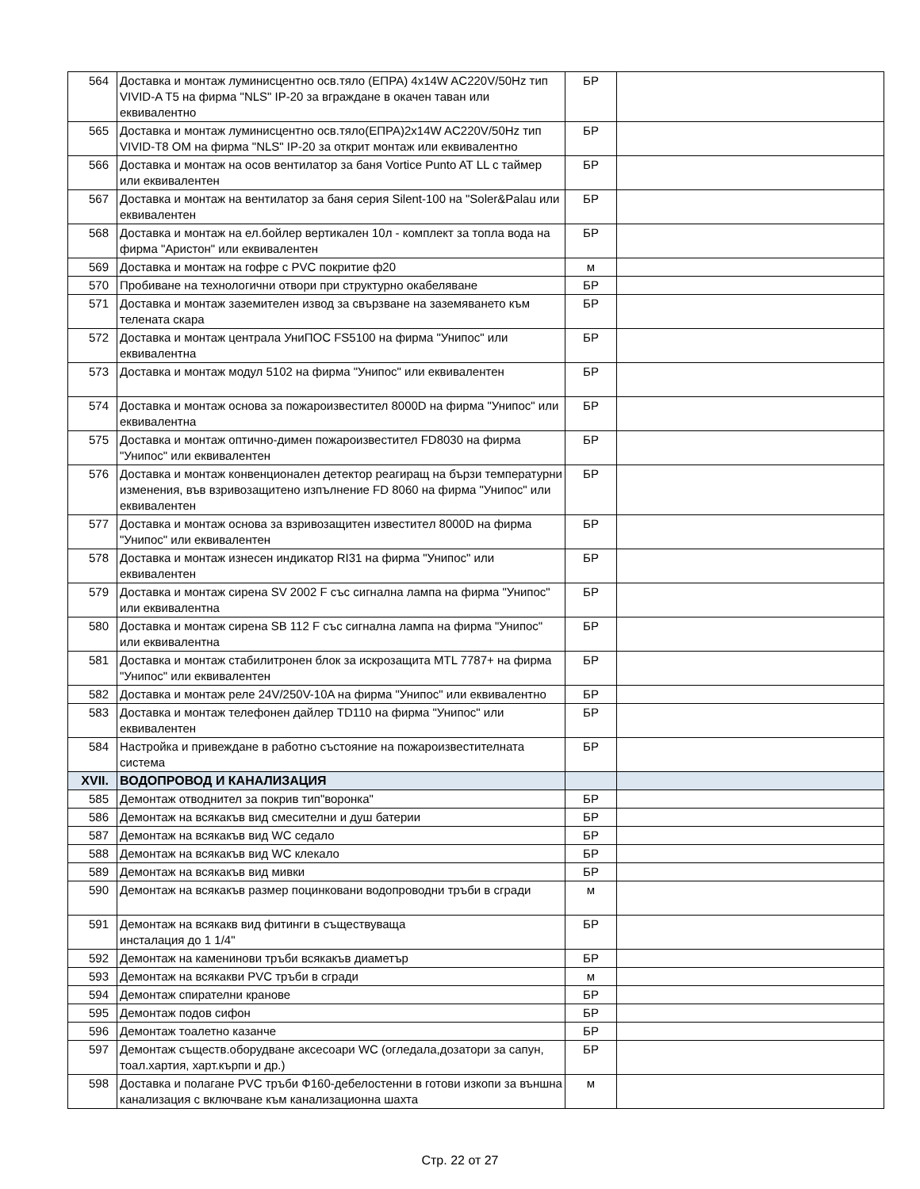| 564 | Доставка и монтаж луминисцентно осв.тяло (ЕПРА) 4x14W AC220V/50Hz тип VIVID-A T5 на фирма "NLS" IP-20 за вграждане в окачен таван или еквивалентно | БР | |
| 565 | Доставка и монтаж луминисцентно осв.тяло(ЕПРА)2x14W AC220V/50Hz тип VIVID-T8 OM на фирма "NLS" IP-20 за открит монтаж или еквивалентно | БР | |
| 566 | Доставка и монтаж на осов вентилатор за баня Vortice Punto AT LL с таймер или еквивалентен | БР | |
| 567 | Доставка и монтаж на вентилатор за баня серия Silent-100 на "Soler&Palau или еквивалентен | БР | |
| 568 | Доставка и монтаж на ел.бойлер вертикален 10л - комплект за топла вода на фирма "Аристон" или еквивалентен | БР | |
| 569 | Доставка и монтаж на гофре с PVC покритие ф20 | м | |
| 570 | Пробиване на технологични отвори при структурно окабеляване | БР | |
| 571 | Доставка и монтаж заземителен извод за свързване на заземяването към телената скара | БР | |
| 572 | Доставка и монтаж централа УниПОС FS5100 на фирма "Унипос" или еквивалентна | БР | |
| 573 | Доставка и монтаж модул 5102 на фирма "Унипос" или еквивалентен | БР | |
| 574 | Доставка и монтаж основа за пожароизвестител 8000D на фирма "Унипос" или еквивалентна | БР | |
| 575 | Доставка и монтаж оптично-димен пожароизвестител FD8030 на фирма "Унипос" или еквивалентен | БР | |
| 576 | Доставка и монтаж конвенционален детектор реагиращ на бързи температурни изменения, във взривозащитено изпълнение FD 8060 на фирма "Унипос" или еквивалентен | БР | |
| 577 | Доставка и монтаж основа за взривозащитен известитeл 8000D на фирма "Унипос" или еквивалентен | БР | |
| 578 | Доставка и монтаж изнесен индикатор RI31 на фирма "Унипос" или еквивалентен | БР | |
| 579 | Доставка и монтаж сирена SV 2002 F със сигнална лампа на фирма "Унипос" или еквивалентна | БР | |
| 580 | Доставка и монтаж сирена SB 112 F със сигнална лампа на фирма "Унипос" или еквивалентна | БР | |
| 581 | Доставка и монтаж стабилитронен блок за искрозащита MTL 7787+ на фирма "Унипос" или еквивалентен | БР | |
| 582 | Доставка и монтаж реле 24V/250V-10A на фирма "Унипос" или еквивалентно | БР | |
| 583 | Доставка и монтаж телефонен дайлер TD110 на фирма "Унипос" или еквивалентен | БР | |
| 584 | Настройка и привеждане в работно състояние на пожароизвестителната система | БР | |
| XVII. | ВОДОПРОВОД И КАНАЛИЗАЦИЯ | | |
| 585 | Демонтаж отводнител за покрив тип"воронка" | БР | |
| 586 | Демонтаж на всякакъв вид смесителни и душ батерии | БР | |
| 587 | Демонтаж на всякакъв вид WC седало | БР | |
| 588 | Демонтаж на всякакъв вид WC клекало | БР | |
| 589 | Демонтаж на всякакъв вид мивки | БР | |
| 590 | Демонтаж на всякакъв размер поцинковани водопроводни тръби в сгради | м | |
| 591 | Демонтаж на всякакв вид фитинги в съществуваща инсталация до 1 1/4" | БР | |
| 592 | Демонтаж на каменинови тръби всякакъв диаметър | БР | |
| 593 | Демонтаж на всякакви PVC тръби в сгради | м | |
| 594 | Демонтаж спирателни кранове | БР | |
| 595 | Демонтаж подов сифон | БР | |
| 596 | Демонтаж тоалетно казанче | БР | |
| 597 | Демонтаж съществ.оборудване аксесоари WC (огледала,дозатори за сапун, тоал.хартия, харт.кърпи и др.) | БР | |
| 598 | Доставка и полагане PVC тръби Ф160-дебелостенни в готови изкопи за външна канализация с включване към канализационна шахта | м | |
Стр. 22 от 27